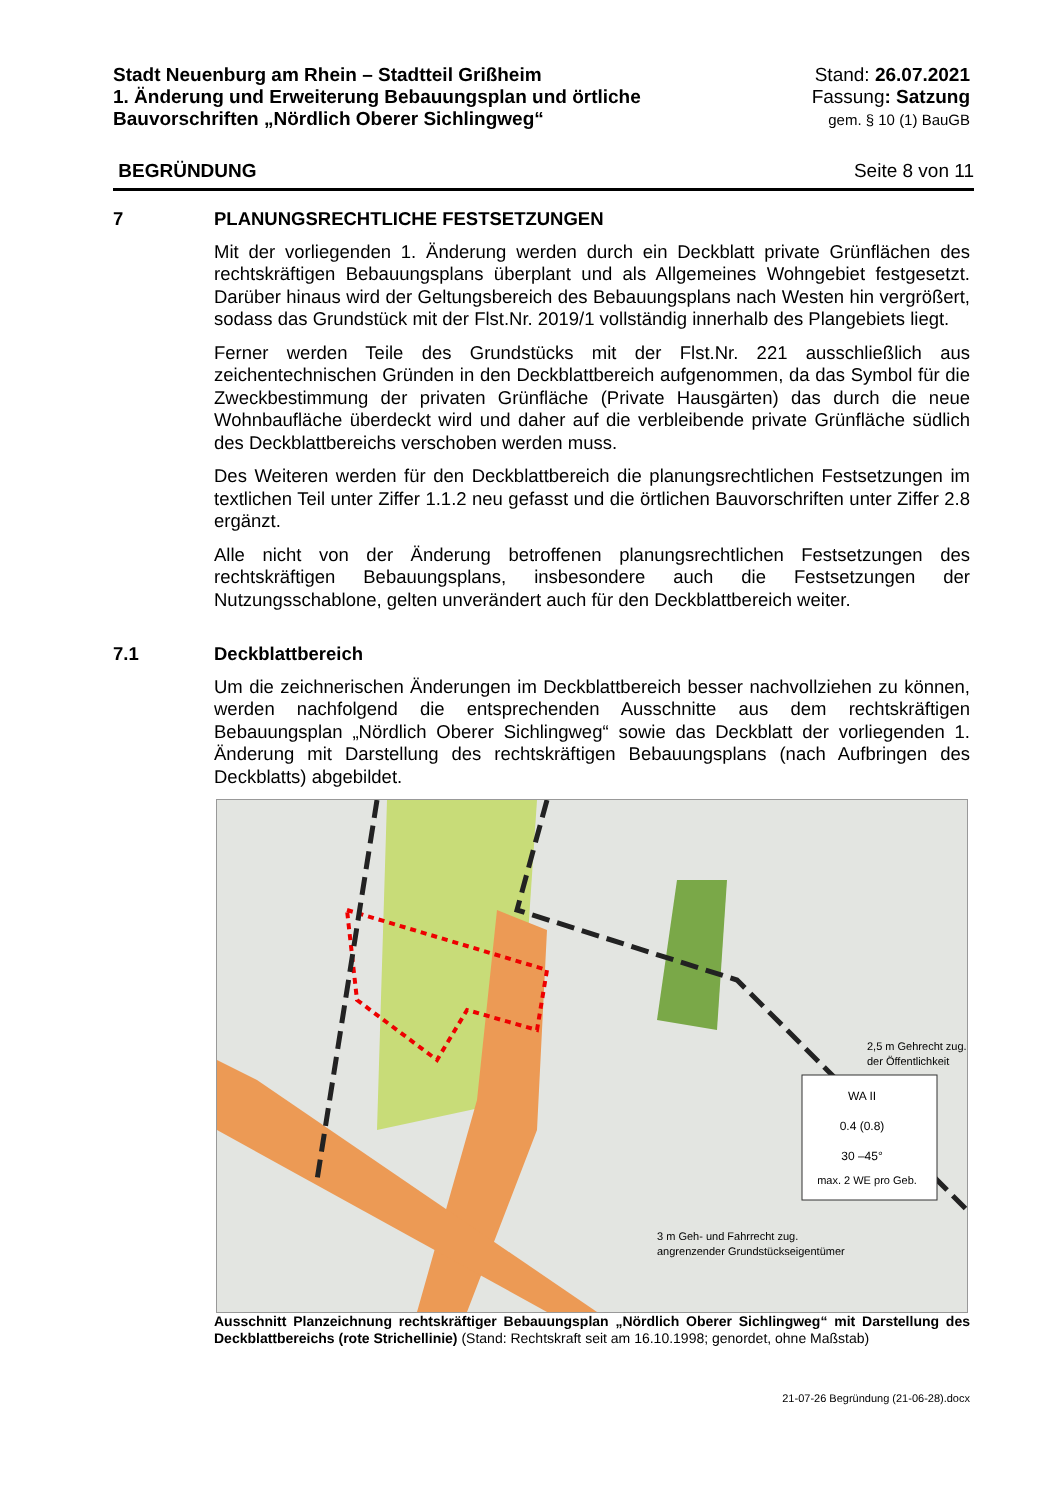Stadt Neuenburg am Rhein – Stadtteil Grißheim
1. Änderung und Erweiterung Bebauungsplan und örtliche
Bauvorschriften „Nördlich Oberer Sichlingweg“
Stand: 26.07.2021
Fassung: Satzung
gem. § 10 (1) BauGB
BEGRÜNDUNG Seite 8 von 11
7 PLANUNGSRECHTLICHE FESTSETZUNGEN
Mit der vorliegenden 1. Änderung werden durch ein Deckblatt private Grünflächen des rechtskräftigen Bebauungsplans überplant und als Allgemeines Wohngebiet festgesetzt. Darüber hinaus wird der Geltungsbereich des Bebauungsplans nach Westen hin vergrößert, sodass das Grundstück mit der Flst.Nr. 2019/1 vollständig innerhalb des Plangebiets liegt.
Ferner werden Teile des Grundstücks mit der Flst.Nr. 221 ausschließlich aus zeichentechnischen Gründen in den Deckblattbereich aufgenommen, da das Symbol für die Zweckbestimmung der privaten Grünfläche (Private Hausgärten) das durch die neue Wohnbaufläche überdeckt wird und daher auf die verbleibende private Grünfläche südlich des Deckblattbereichs verschoben werden muss.
Des Weiteren werden für den Deckblattbereich die planungsrechtlichen Festsetzungen im textlichen Teil unter Ziffer 1.1.2 neu gefasst und die örtlichen Bauvorschriften unter Ziffer 2.8 ergänzt.
Alle nicht von der Änderung betroffenen planungsrechtlichen Festsetzungen des rechtskräftigen Bebauungsplans, insbesondere auch die Festsetzungen der Nutzungsschablone, gelten unverändert auch für den Deckblattbereich weiter.
7.1 Deckblattbereich
Um die zeichnerischen Änderungen im Deckblattbereich besser nachvollziehen zu können, werden nachfolgend die entsprechenden Ausschnitte aus dem rechtskräftigen Bebauungsplan „Nördlich Oberer Sichlingweg“ sowie das Deckblatt der vorliegenden 1. Änderung mit Darstellung des rechtskräftigen Bebauungsplans (nach Aufbringen des Deckblatts) abgebildet.
0.4 (0.8)
30 –45°
max. 2 WE pro Geb.
WA II
2,5 m Gehrecht zug.
der Öffentlichkeit
3 m Geh- und Fahrrecht zug.
angrenzender Grundstückseigentümer
Ausschnitt Planzeichnung rechtskräftiger Bebauungsplan „Nördlich Oberer Sichlingweg“ mit Darstellung des Deckblattbereichs (rote Strichellinie) (Stand: Rechtskraft seit am 16.10.1998; genordet, ohne Maßstab)
21-07-26 Begründung (21-06-28).docx